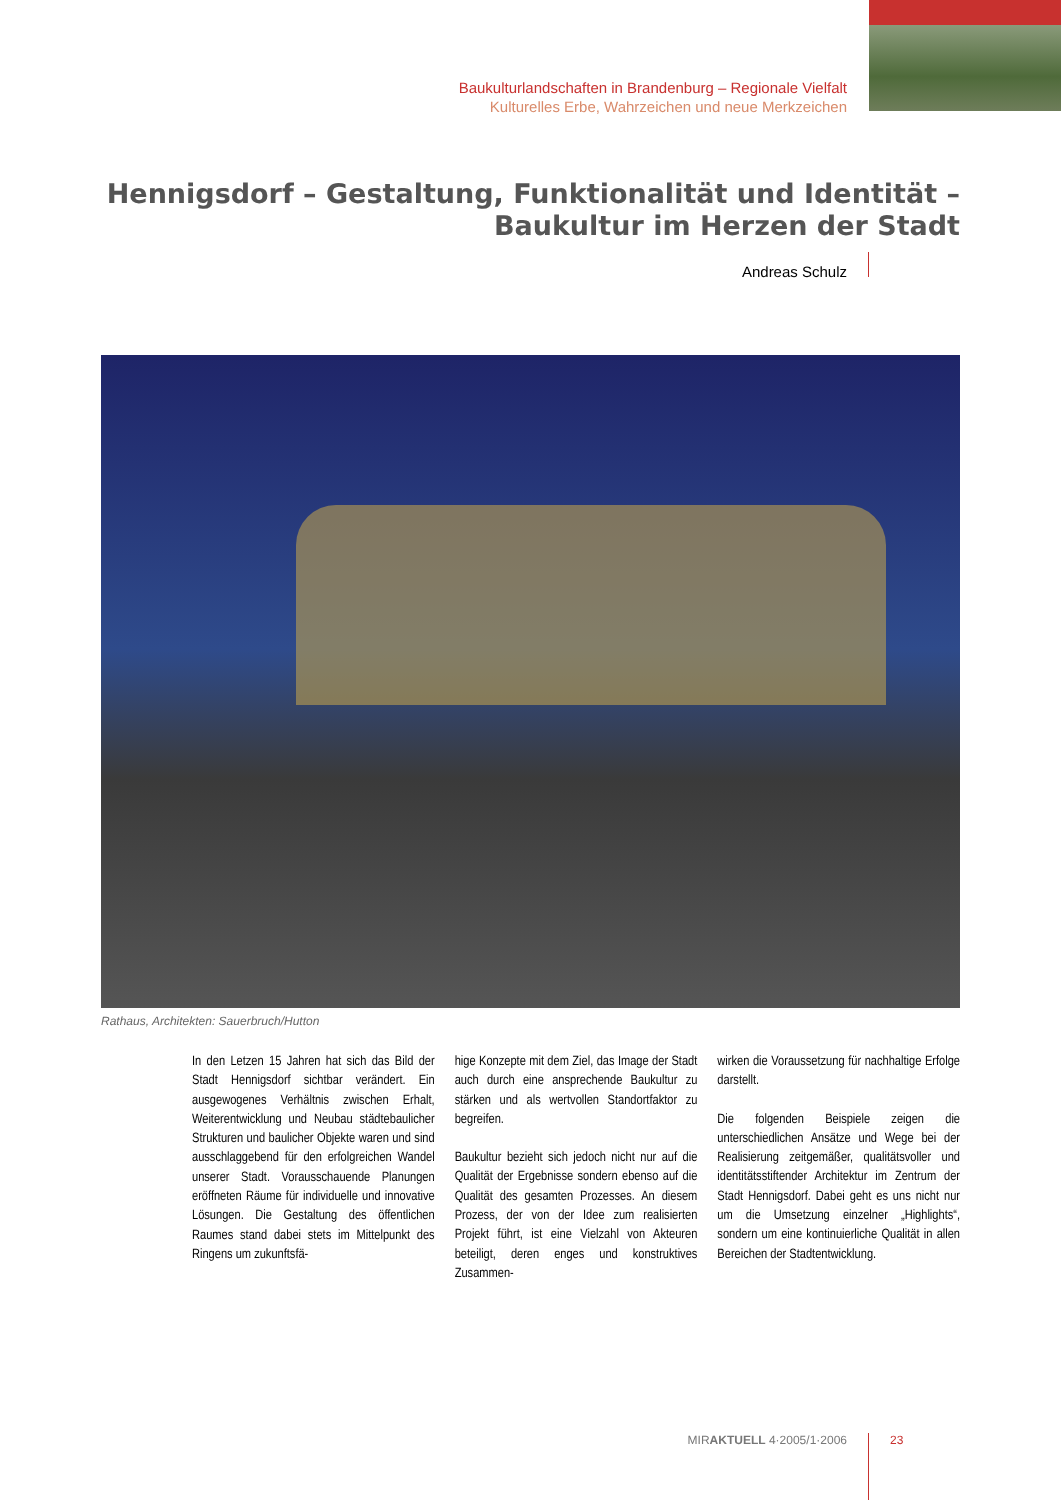Baukulturlandschaften in Brandenburg – Regionale Vielfalt
Kulturelles Erbe, Wahrzeichen und neue Merkzeichen
Hennigsdorf – Gestaltung, Funktionalität und Identität –
Baukultur im Herzen der Stadt
Andreas Schulz
Rathaus, Architekten: Sauerbruch/Hutton
In den Letzen 15 Jahren hat sich das Bild der Stadt Hennigsdorf sichtbar verändert. Ein ausgewogenes Verhältnis zwischen Erhalt, Weiterentwicklung und Neubau städtebaulicher Strukturen und baulicher Objekte waren und sind ausschlaggebend für den erfolgreichen Wandel unserer Stadt. Vorausschauende Planungen eröffneten Räume für individuelle und innovative Lösungen. Die Gestaltung des öffentlichen Raumes stand dabei stets im Mittelpunkt des Ringens um zukunftsfä-
hige Konzepte mit dem Ziel, das Image der Stadt auch durch eine ansprechende Baukultur zu stärken und als wertvollen Standortfaktor zu begreifen.
Baukultur bezieht sich jedoch nicht nur auf die Qualität der Ergebnisse sondern ebenso auf die Qualität des gesamten Prozesses. An diesem Prozess, der von der Idee zum realisierten Projekt führt, ist eine Vielzahl von Akteuren beteiligt, deren enges und konstruktives Zusammen-
wirken die Voraussetzung für nachhaltige Erfolge darstellt.
Die folgenden Beispiele zeigen die unterschiedlichen Ansätze und Wege bei der Realisierung zeitgemäßer, qualitätsvoller und identitätsstiftender Architektur im Zentrum der Stadt Hennigsdorf. Dabei geht es uns nicht nur um die Umsetzung einzelner „Highlights“, sondern um eine kontinuierliche Qualität in allen Bereichen der Stadtentwicklung.
MIRAKTUELL 4·2005/1·2006 23